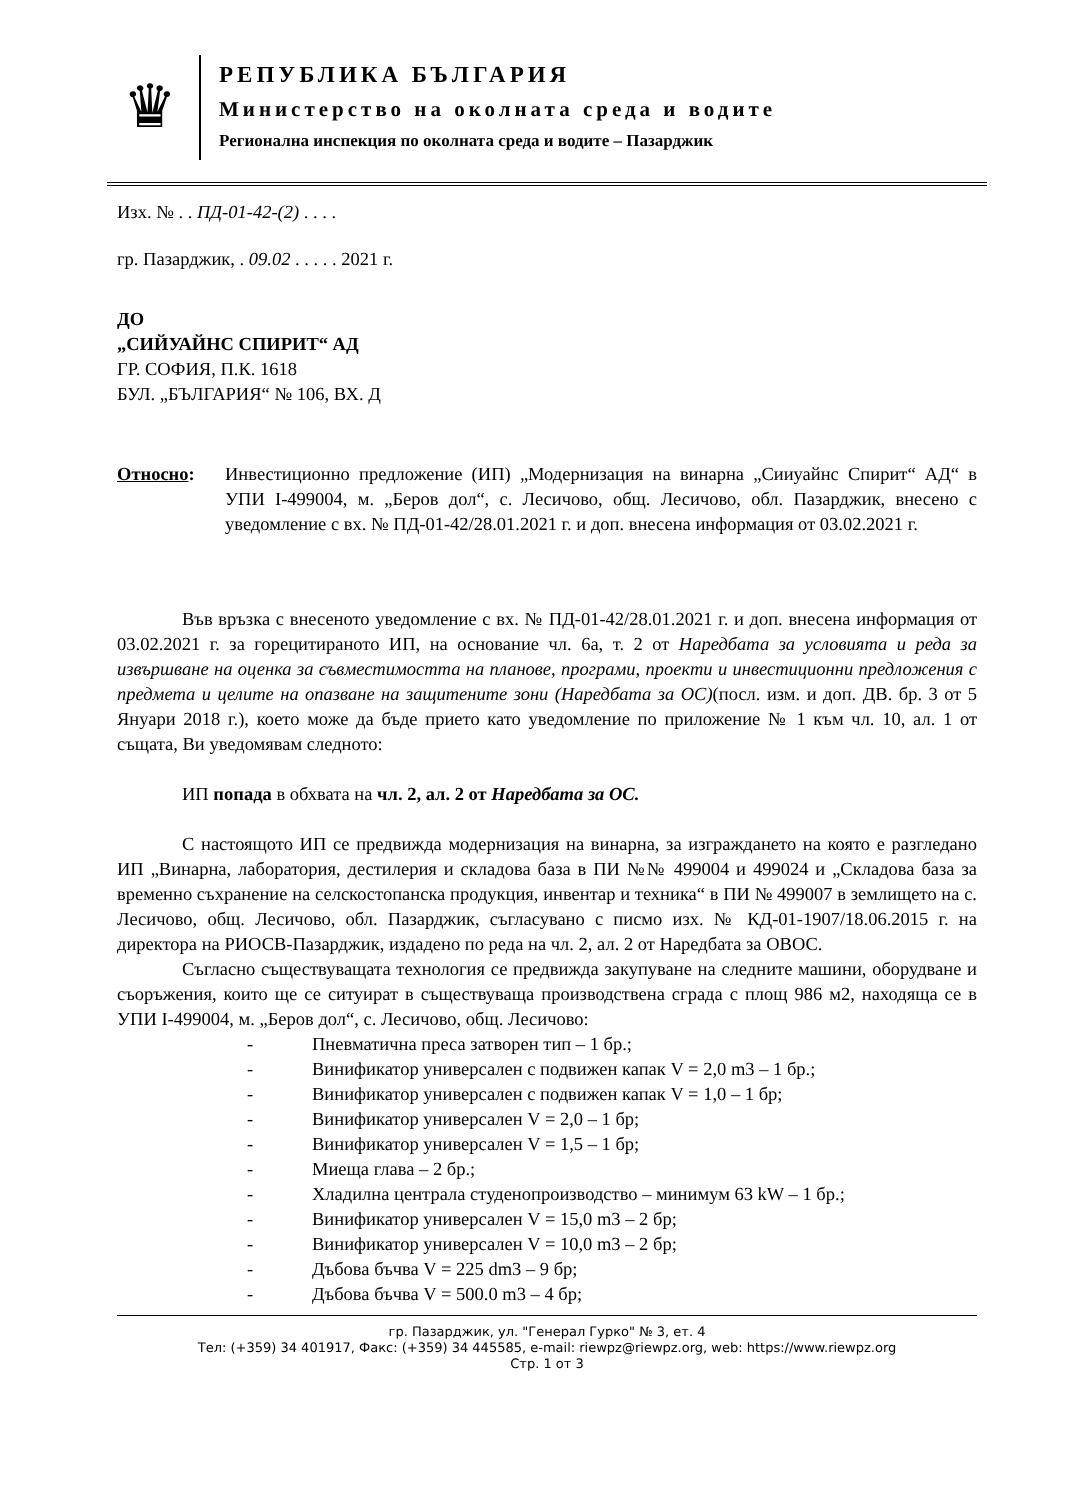♛
РЕПУБЛИКА БЪЛГАРИЯ
Министерство на околната среда и водите
Регионална инспекция по околната среда и водите – Пазарджик
Изх. № . . ПД-01-42-(2) . . . .
гр. Пазарджик, . 09.02 . . . . . 2021 г.
ДО
„СИЙУАЙНС СПИРИТ“ АД
ГР. СОФИЯ, П.К. 1618
БУЛ. „БЪЛГАРИЯ“ № 106, ВХ. Д
Относно: Инвестиционно предложение (ИП) „Модернизация на винарна „Сииуайнс Спирит“ АД“ в УПИ I-499004, м. „Беров дол“, с. Лесичово, общ. Лесичово, обл. Пазарджик, внесено с уведомление с вх. № ПД-01-42/28.01.2021 г. и доп. внесена информация от 03.02.2021 г.
Във връзка с внесеното уведомление с вх. № ПД-01-42/28.01.2021 г. и доп. внесена информация от 03.02.2021 г. за горецитираното ИП, на основание чл. 6а, т. 2 от Наредбата за условията и реда за извършване на оценка за съвместимостта на планове, програми, проекти и инвестиционни предложения с предмета и целите на опазване на защитените зони (Наредбата за ОС)(посл. изм. и доп. ДВ. бр. 3 от 5 Януари 2018 г.), което може да бъде прието като уведомление по приложение № 1 към чл. 10, ал. 1 от същата, Ви уведомявам следното:
ИП попада в обхвата на чл. 2, ал. 2 от Наредбата за ОС.
С настоящото ИП се предвижда модернизация на винарна, за изграждането на която е разгледано ИП „Винарна, лаборатория, дестилерия и складова база в ПИ №№ 499004 и 499024 и „Складова база за временно съхранение на селскостопанска продукция, инвентар и техника“ в ПИ № 499007 в землището на с. Лесичово, общ. Лесичово, обл. Пазарджик, съгласувано с писмо изх. № КД-01-1907/18.06.2015 г. на директора на РИОСВ-Пазарджик, издадено по реда на чл. 2, ал. 2 от Наредбата за ОВОС.
Съгласно съществуващата технология се предвижда закупуване на следните машини, оборудване и съоръжения, които ще се ситуират в съществуваща производствена сграда с площ 986 м2, находяща се в УПИ I-499004, м. „Беров дол“, с. Лесичово, общ. Лесичово:
- Пневматична преса затворен тип – 1 бр.;
- Винификатор универсален с подвижен капак V = 2,0 m3 – 1 бр.;
- Винификатор универсален с подвижен капак V = 1,0 – 1 бр;
- Винификатор универсален V = 2,0 – 1 бр;
- Винификатор универсален V = 1,5 – 1 бр;
- Миеща глава – 2 бр.;
- Хладилна централа студенопроизводство – минимум 63 kW – 1 бр.;
- Винификатор универсален V = 15,0 m3 – 2 бр;
- Винификатор универсален V = 10,0 m3 – 2 бр;
- Дъбова бъчва V = 225 dm3 – 9 бр;
- Дъбова бъчва V = 500.0 m3 – 4 бр;
гр. Пазарджик, ул. "Генерал Гурко" № 3, ет. 4
Тел: (+359) 34 401917, Факс: (+359) 34 445585, e-mail: riewpz@riewpz.org, web: https://www.riewpz.org
Стр. 1 от 3